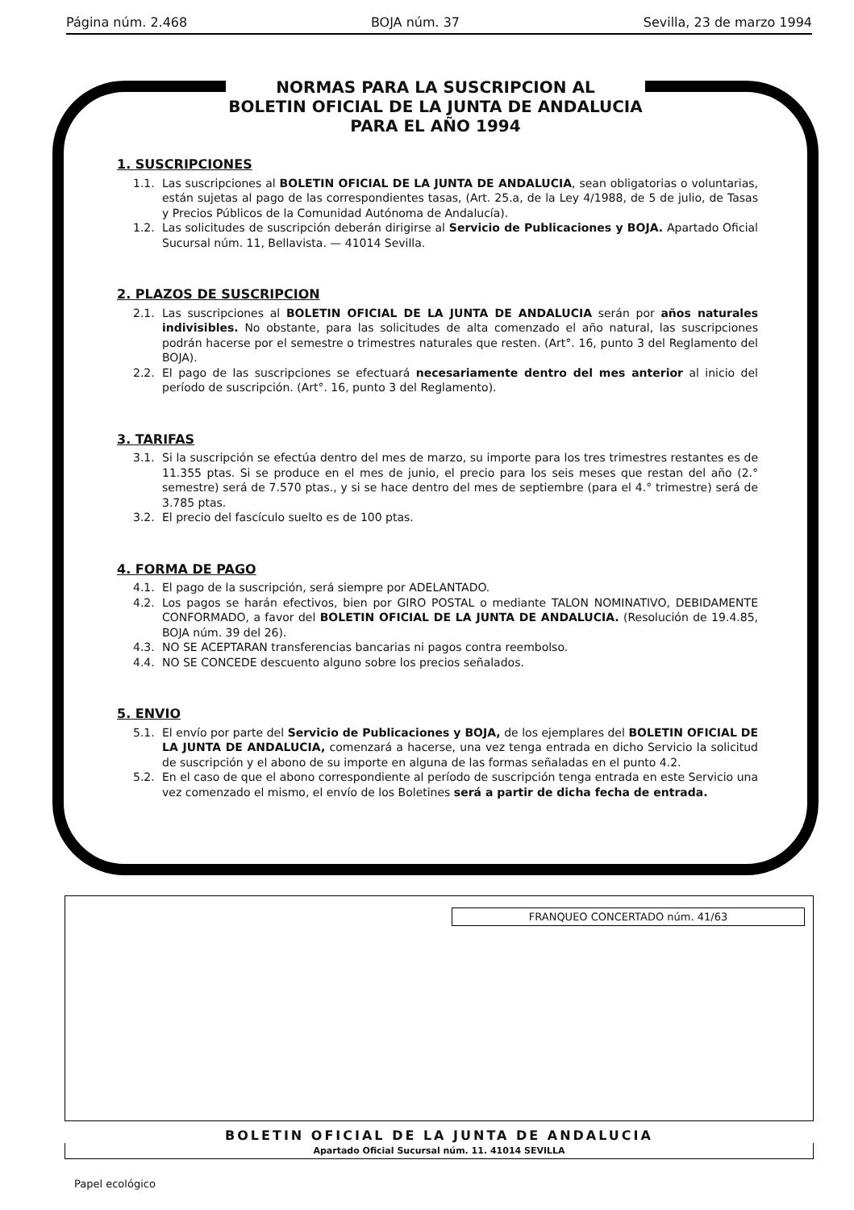Página núm. 2.468 BOJA núm. 37 Sevilla, 23 de marzo 1994
NORMAS PARA LA SUSCRIPCION AL
BOLETIN OFICIAL DE LA JUNTA DE ANDALUCIA
PARA EL AÑO 1994
1. SUSCRIPCIONES
1.1. Las suscripciones al BOLETIN OFICIAL DE LA JUNTA DE ANDALUCIA, sean obligatorias o voluntarias, están sujetas al pago de las correspondientes tasas, (Art. 25.a, de la Ley 4/1988, de 5 de julio, de Tasas y Precios Públicos de la Comunidad Autónoma de Andalucía).
1.2. Las solicitudes de suscripción deberán dirigirse al Servicio de Publicaciones y BOJA. Apartado Oficial Sucursal núm. 11, Bellavista. — 41014 Sevilla.
2. PLAZOS DE SUSCRIPCION
2.1. Las suscripciones al BOLETIN OFICIAL DE LA JUNTA DE ANDALUCIA serán por años naturales indivisibles. No obstante, para las solicitudes de alta comenzado el año natural, las suscripciones podrán hacerse por el semestre o trimestres naturales que resten. (Art°. 16, punto 3 del Reglamento del BOJA).
2.2. El pago de las suscripciones se efectuará necesariamente dentro del mes anterior al inicio del período de suscripción. (Art°. 16, punto 3 del Reglamento).
3. TARIFAS
3.1. Si la suscripción se efectúa dentro del mes de marzo, su importe para los tres trimestres restantes es de 11.355 ptas. Si se produce en el mes de junio, el precio para los seis meses que restan del año (2.° semestre) será de 7.570 ptas., y si se hace dentro del mes de septiembre (para el 4.° trimestre) será de 3.785 ptas.
3.2. El precio del fascículo suelto es de 100 ptas.
4. FORMA DE PAGO
4.1. El pago de la suscripción, será siempre por ADELANTADO.
4.2. Los pagos se harán efectivos, bien por GIRO POSTAL o mediante TALON NOMINATIVO, DEBIDAMENTE CONFORMADO, a favor del BOLETIN OFICIAL DE LA JUNTA DE ANDALUCIA. (Resolución de 19.4.85, BOJA núm. 39 del 26).
4.3. NO SE ACEPTARAN transferencias bancarias ni pagos contra reembolso.
4.4. NO SE CONCEDE descuento alguno sobre los precios señalados.
5. ENVIO
5.1. El envío por parte del Servicio de Publicaciones y BOJA, de los ejemplares del BOLETIN OFICIAL DE LA JUNTA DE ANDALUCIA, comenzará a hacerse, una vez tenga entrada en dicho Servicio la solicitud de suscripción y el abono de su importe en alguna de las formas señaladas en el punto 4.2.
5.2. En el caso de que el abono correspondiente al período de suscripción tenga entrada en este Servicio una vez comenzado el mismo, el envío de los Boletines será a partir de dicha fecha de entrada.
FRANQUEO CONCERTADO núm. 41/63
BOLETIN OFICIAL DE LA JUNTA DE ANDALUCIA
Apartado Oficial Sucursal núm. 11. 41014 SEVILLA
Papel ecológico